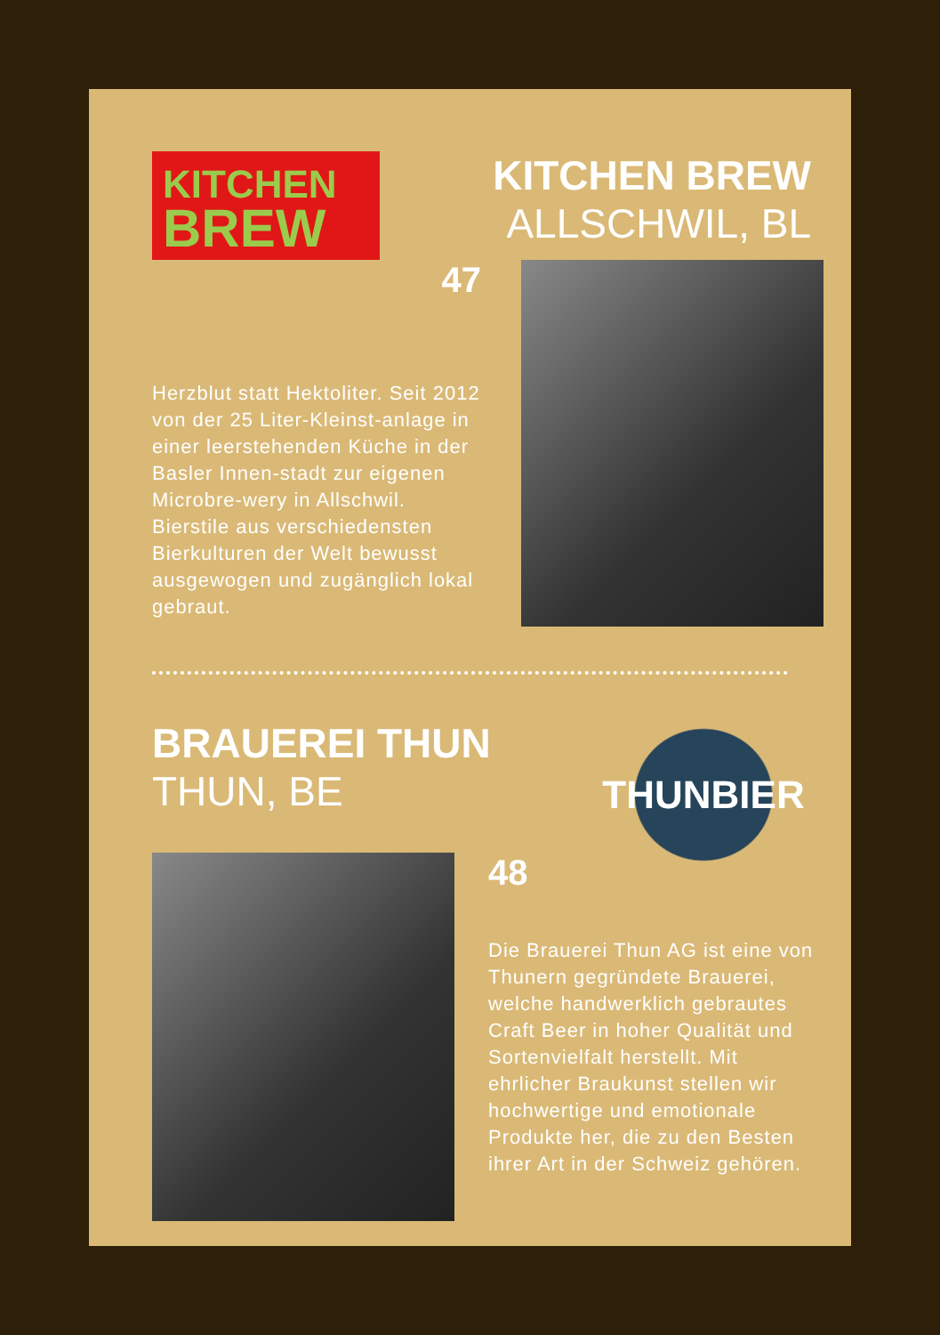KITCHEN
BREW
KITCHEN BREW
ALLSCHWIL, BL
47
Herzblut statt Hektoliter. Seit 2012 von der 25 Liter-Kleinst-anlage in einer leerstehenden Küche in der Basler Innen-stadt zur eigenen Microbre-wery in Allschwil. Bierstile aus verschiedensten Bierkulturen der Welt bewusst ausgewogen und zugänglich lokal gebraut.
BRAUEREI THUN
THUN, BE
THUNBIER
48
Die Brauerei Thun AG ist eine von Thunern gegründete Brauerei, welche handwerklich gebrautes Craft Beer in hoher Qualität und Sortenvielfalt herstellt. Mit ehrlicher Braukunst stellen wir hochwertige und emotionale Produkte her, die zu den Besten ihrer Art in der Schweiz gehören.